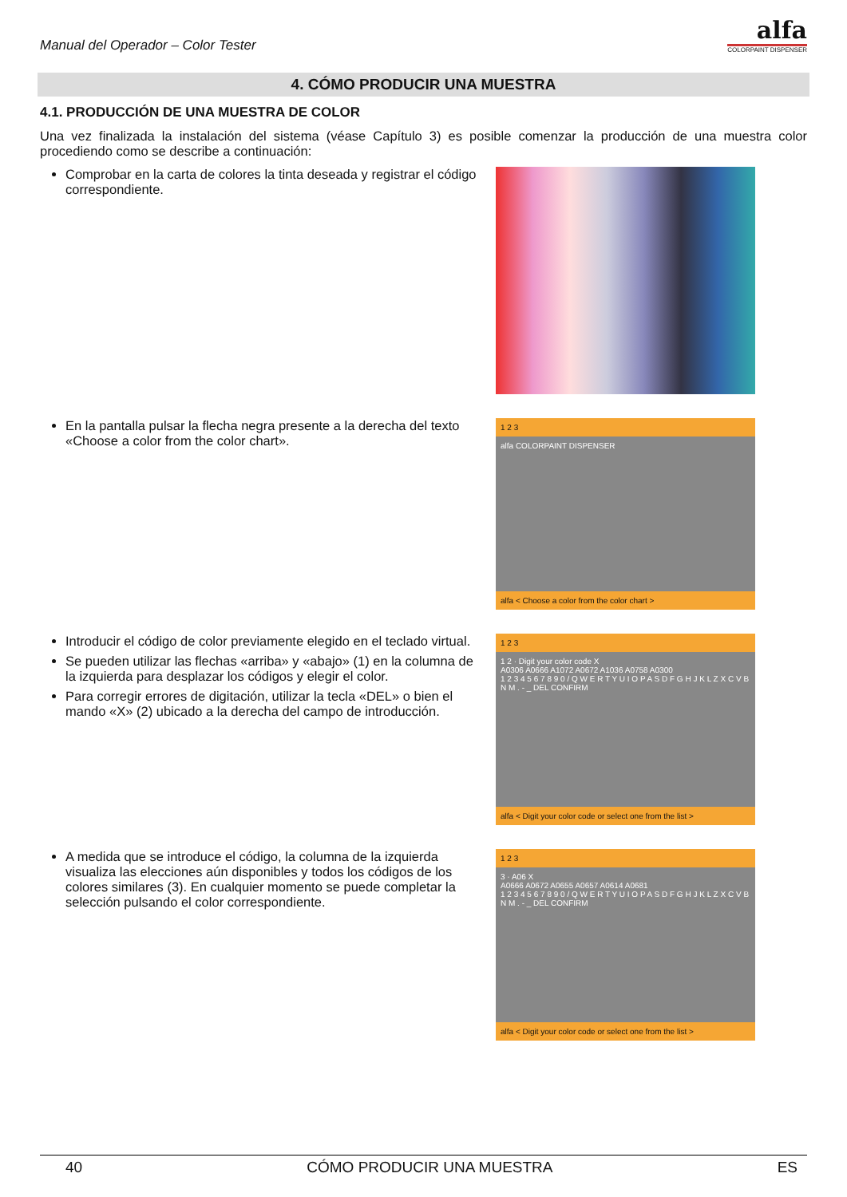Manual del Operador – Color Tester
alfa
COLORPAINT DISPENSER
4. CÓMO PRODUCIR UNA MUESTRA
4.1. PRODUCCIÓN DE UNA MUESTRA DE COLOR
Una vez finalizada la instalación del sistema (véase Capítulo 3) es posible comenzar la producción de una muestra color procediendo como se describe a continuación:
Comprobar en la carta de colores la tinta deseada y registrar el código correspondiente.
En la pantalla pulsar la flecha negra presente a la derecha del texto «Choose a color from the color chart».
1 2 3
alfa COLORPAINT DISPENSER
alfa < Choose a color from the color chart >
Introducir el código de color previamente elegido en el teclado virtual.
Se pueden utilizar las flechas «arriba» y «abajo» (1) en la columna de la izquierda para desplazar los códigos y elegir el color.
Para corregir errores de digitación, utilizar la tecla «DEL» o bien el mando «X» (2) ubicado a la derecha del campo de introducción.
1 2 3
1 2 · Digit your color code X
A0306 A0666 A1072 A0672 A1036 A0758 A0300
1 2 3 4 5 6 7 8 9 0 / Q W E R T Y U I O P A S D F G H J K L Z X C V B N M . - _ DEL CONFIRM
alfa < Digit your color code or select one from the list >
A medida que se introduce el código, la columna de la izquierda visualiza las elecciones aún disponibles y todos los códigos de los colores similares (3). En cualquier momento se puede completar la selección pulsando el color correspondiente.
1 2 3
3 · A06 X
A0666 A0672 A0655 A0657 A0614 A0681
1 2 3 4 5 6 7 8 9 0 / Q W E R T Y U I O P A S D F G H J K L Z X C V B N M . - _ DEL CONFIRM
alfa < Digit your color code or select one from the list >
40 CÓMO PRODUCIR UNA MUESTRA ES